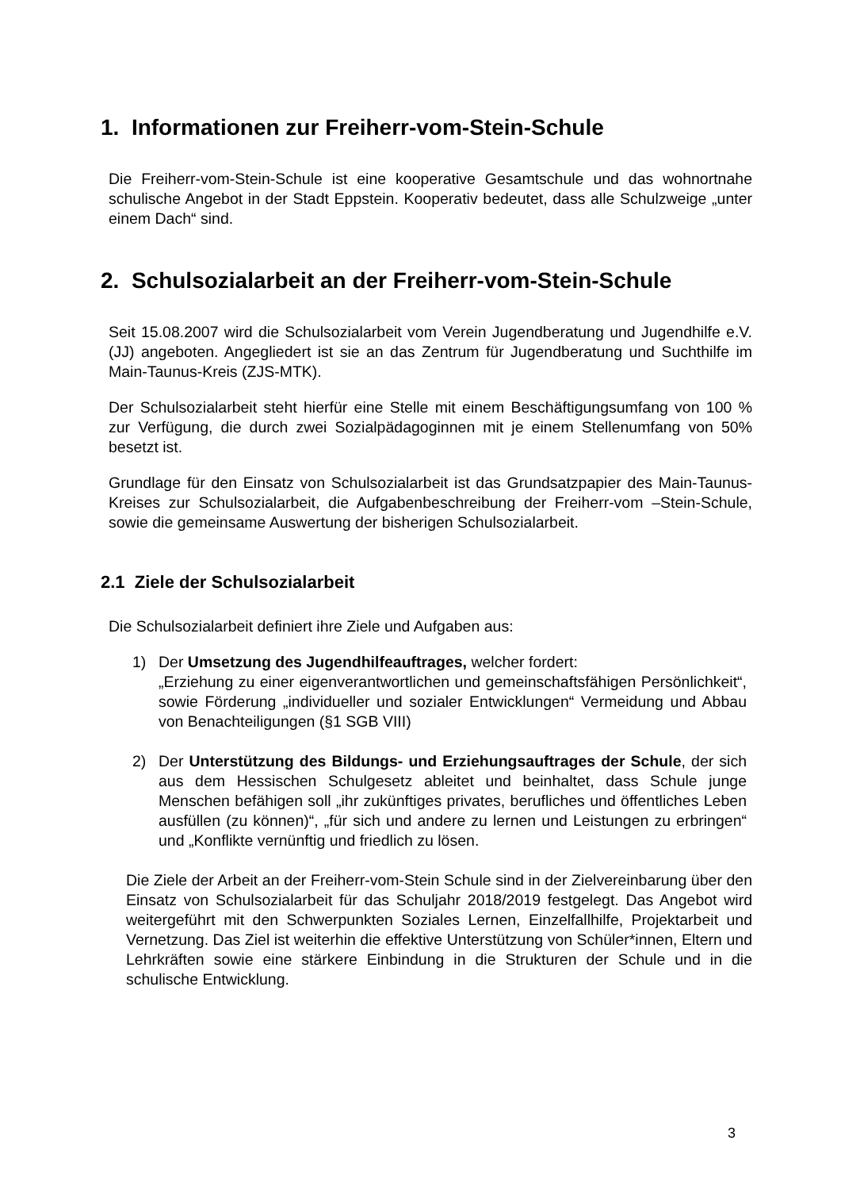1. Informationen zur Freiherr-vom-Stein-Schule
Die Freiherr-vom-Stein-Schule ist eine kooperative Gesamtschule und das wohnortnahe schulische Angebot in der Stadt Eppstein. Kooperativ bedeutet, dass alle Schulzweige „unter einem Dach“ sind.
2. Schulsozialarbeit an der Freiherr-vom-Stein-Schule
Seit 15.08.2007 wird die Schulsozialarbeit vom Verein Jugendberatung und Jugendhilfe e.V. (JJ) angeboten. Angegliedert ist sie an das Zentrum für Jugendberatung und Suchthilfe im Main-Taunus-Kreis (ZJS-MTK).
Der Schulsozialarbeit steht hierfür eine Stelle mit einem Beschäftigungsumfang von 100 % zur Verfügung, die durch zwei Sozialpädagoginnen mit je einem Stellenumfang von 50% besetzt ist.
Grundlage für den Einsatz von Schulsozialarbeit ist das Grundsatzpapier des Main-Taunus-Kreises zur Schulsozialarbeit, die Aufgabenbeschreibung der Freiherr-vom –Stein-Schule, sowie die gemeinsame Auswertung der bisherigen Schulsozialarbeit.
2.1 Ziele der Schulsozialarbeit
Die Schulsozialarbeit definiert ihre Ziele und Aufgaben aus:
1) Der Umsetzung des Jugendhilfeauftrages, welcher fordert:
„Erziehung zu einer eigenverantwortlichen und gemeinschaftsfähigen Persönlichkeit“, sowie Förderung „individueller und sozialer Entwicklungen“ Vermeidung und Abbau von Benachteiligungen (§1 SGB VIII)
2) Der Unterstützung des Bildungs- und Erziehungsauftrages der Schule, der sich aus dem Hessischen Schulgesetz ableitet und beinhaltet, dass Schule junge Menschen befähigen soll „ihr zukünftiges privates, berufliches und öffentliches Leben ausfüllen (zu können)“, „für sich und andere zu lernen und Leistungen zu erbringen“ und „Konflikte vernünftig und friedlich zu lösen.
Die Ziele der Arbeit an der Freiherr-vom-Stein Schule sind in der Zielvereinbarung über den Einsatz von Schulsozialarbeit für das Schuljahr 2018/2019 festgelegt. Das Angebot wird weitergeführt mit den Schwerpunkten Soziales Lernen, Einzelfallhilfe, Projektarbeit und Vernetzung. Das Ziel ist weiterhin die effektive Unterstützung von Schüler*innen, Eltern und Lehrkräften sowie eine stärkere Einbindung in die Strukturen der Schule und in die schulische Entwicklung.
3